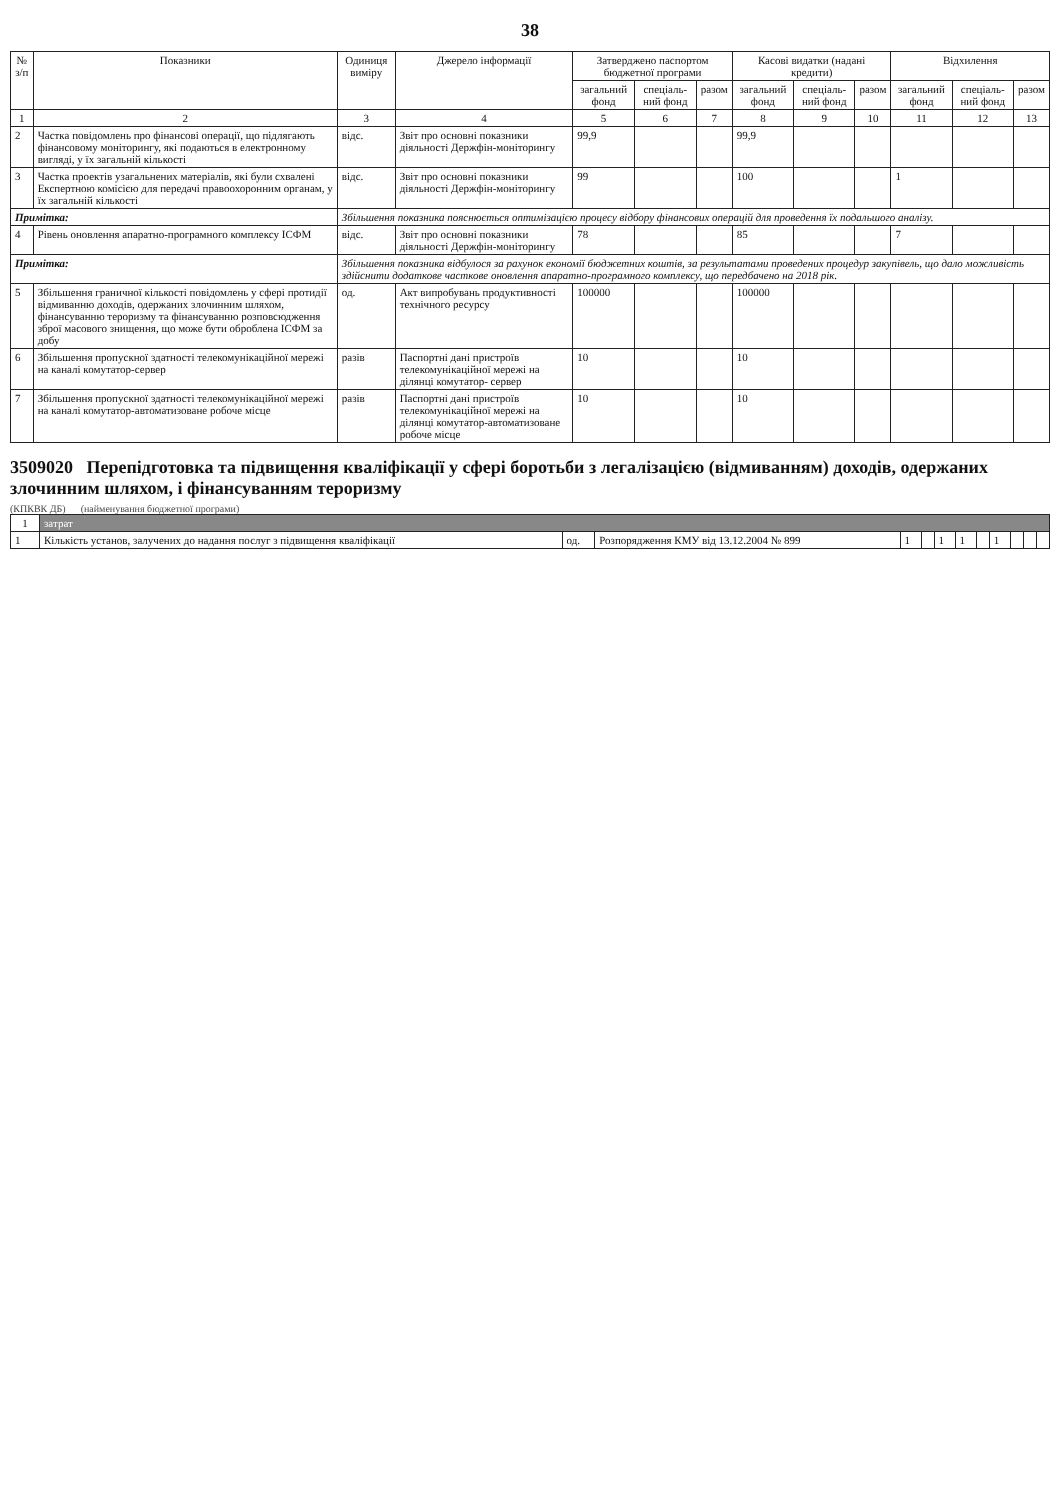38
| № з/п | Показники | Одиниця виміру | Джерело інформації | Затверджено паспортом бюджетної програми | | | Касові видатки (надані кредити) | | | Відхилення | | |
| --- | --- | --- | --- | --- | --- | --- | --- | --- | --- | --- | --- | --- |
| | | | | загальний фонд | спеціаль-ний фонд | разом | загальний фонд | спеціаль-ний фонд | разом | загальний фонд | спеціаль-ний фонд | разом |
| 1 | 2 | 3 | 4 | 5 | 6 | 7 | 8 | 9 | 10 | 11 | 12 | 13 |
| 2 | Частка повідомлень про фінансові операції, що підлягають фінансовому моніторингу, які подаються в електронному вигляді, у їх загальній кількості | відс. | Звіт про основні показники діяльності Держфін-моніторингу | 99,9 | | | 99,9 | | | | | |
| 3 | Частка проектів узагальнених матеріалів, які були схвалені Експертною комісією для передачі правоохоронним органам, у їх загальній кількості | відс. | Звіт про основні показники діяльності Держфін-моніторингу | 99 | | | 100 | | | 1 | | |
| Примітка: | | Збільшення показника пояснюється оптимізацією процесу відбору фінансових операцій для проведення їх подальшого аналізу. | | | | | | | | | | |
| 4 | Рівень оновлення апаратно-програмного комплексу ІСФМ | відс. | Звіт про основні показники діяльності Держфін-моніторингу | 78 | | | 85 | | | 7 | | |
| Примітка: | | Збільшення показника відбулося за рахунок економії бюджетних коштів, за результатами проведених процедур закупівель, що дало можливість здійснити додаткове часткове оновлення апаратно-програмного комплексу, що передбачено на 2018 рік. | | | | | | | | | | |
| 5 | Збільшення граничної кількості повідомлень у сфері протидії відмиванню доходів, одержаних злочинним шляхом, фінансуванню тероризму та фінансуванню розповсюдження зброї масового знищення, що може бути оброблена ІСФМ за добу | од. | Акт випробувань продуктивності технічного ресурсу | 100000 | | | 100000 | | | | | |
| 6 | Збільшення пропускної здатності телекомунікаційної мережі на каналі комутатор-сервер | разів | Паспортні дані пристроїв телекомунікаційної мережі на ділянці комутатор- сервер | 10 | | | 10 | | | | | |
| 7 | Збільшення пропускної здатності телекомунікаційної мережі на каналі комутатор-автоматизоване робоче місце | разів | Паспортні дані пристроїв телекомунікаційної мережі на ділянці комутатор-автоматизоване робоче місце | 10 | | | 10 | | | | | |
3509020 Перепідготовка та підвищення кваліфікації у сфері боротьби з легалізацією (відмиванням) доходів, одержаних злочинним шляхом, і фінансуванням тероризму
(КПКВК ДБ) (найменування бюджетної програми)
| 1 | затрат | | | | | | | | | | | |
| --- | --- | --- | --- | --- | --- | --- | --- | --- | --- | --- | --- | --- |
| 1 | Кількість установ, залучених до надання послуг з підвищення кваліфікації | од. | Розпорядження КМУ від 13.12.2004 № 899 | 1 | | 1 | 1 | | 1 | | | |